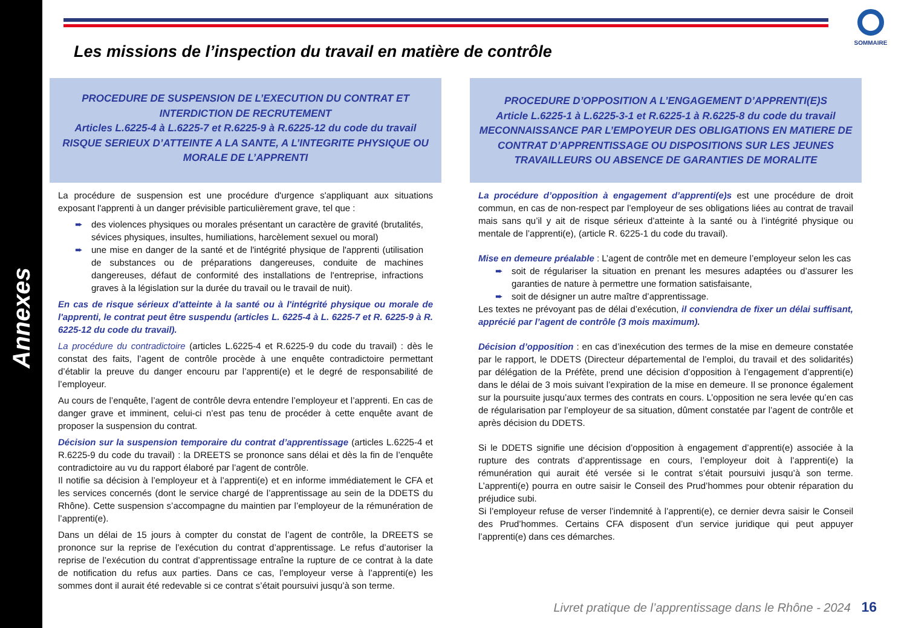Annexes
SOMMAIRE
Les missions de l’inspection du travail en matière de contrôle
PROCEDURE DE SUSPENSION DE L’EXECUTION DU CONTRAT ET
INTERDICTION DE RECRUTEMENT
Articles L.6225-4 à L.6225-7 et R.6225-9 à R.6225-12 du code du travail
RISQUE SERIEUX D’ATTEINTE A LA SANTE, A L’INTEGRITE PHYSIQUE OU MORALE DE L’APPRENTI
La procédure de suspension est une procédure d'urgence s'appliquant aux situations exposant l'apprenti à un danger prévisible particulièrement grave, tel que :
➨ des violences physiques ou morales présentant un caractère de gravité (brutalités, sévices physiques, insultes, humiliations, harcèlement sexuel ou moral)
➨ une mise en danger de la santé et de l'intégrité physique de l'apprenti (utilisation de substances ou de préparations dangereuses, conduite de machines dangereuses, défaut de conformité des installations de l'entreprise, infractions graves à la législation sur la durée du travail ou le travail de nuit).
En cas de risque sérieux d'atteinte à la santé ou à l'intégrité physique ou morale de l'apprenti, le contrat peut être suspendu (articles L. 6225-4 à L. 6225-7 et R. 6225-9 à R. 6225-12 du code du travail).
La procédure du contradictoire (articles L.6225-4 et R.6225-9 du code du travail) : dès le constat des faits, l’agent de contrôle procède à une enquête contradictoire permettant d’établir la preuve du danger encouru par l’apprenti(e) et le degré de responsabilité de l’employeur.
Au cours de l’enquête, l’agent de contrôle devra entendre l’employeur et l’apprenti. En cas de danger grave et imminent, celui-ci n’est pas tenu de procéder à cette enquête avant de proposer la suspension du contrat.
Décision sur la suspension temporaire du contrat d’apprentissage (articles L.6225-4 et R.6225-9 du code du travail) : la DREETS se prononce sans délai et dès la fin de l’enquête contradictoire au vu du rapport élaboré par l’agent de contrôle.
Il notifie sa décision à l’employeur et à l’apprenti(e) et en informe immédiatement le CFA et les services concernés (dont le service chargé de l’apprentissage au sein de la DDETS du Rhône). Cette suspension s’accompagne du maintien par l’employeur de la rémunération de l’apprenti(e).
Dans un délai de 15 jours à compter du constat de l’agent de contrôle, la DREETS se prononce sur la reprise de l’exécution du contrat d’apprentissage. Le refus d’autoriser la reprise de l’exécution du contrat d’apprentissage entraîne la rupture de ce contrat à la date de notification du refus aux parties. Dans ce cas, l’employeur verse à l’apprenti(e) les sommes dont il aurait été redevable si ce contrat s’était poursuivi jusqu’à son terme.
PROCEDURE D’OPPOSITION A L’ENGAGEMENT D’APPRENTI(E)S
Article L.6225-1 à L.6225-3-1 et R.6225-1 à R.6225-8 du code du travail
MECONNAISSANCE PAR L’EMPOYEUR DES OBLIGATIONS EN MATIERE DE CONTRAT D’APPRENTISSAGE OU DISPOSITIONS SUR LES JEUNES TRAVAILLEURS OU ABSENCE DE GARANTIES DE MORALITE
La procédure d’opposition à engagement d’apprenti(e)s est une procédure de droit commun, en cas de non-respect par l’employeur de ses obligations liées au contrat de travail mais sans qu’il y ait de risque sérieux d’atteinte à la santé ou à l’intégrité physique ou mentale de l’apprenti(e), (article R. 6225-1 du code du travail).
Mise en demeure préalable : L’agent de contrôle met en demeure l’employeur selon les cas
➨ soit de régulariser la situation en prenant les mesures adaptées ou d’assurer les garanties de nature à permettre une formation satisfaisante,
➨ soit de désigner un autre maître d’apprentissage.
Les textes ne prévoyant pas de délai d’exécution, il conviendra de fixer un délai suffisant, apprécié par l’agent de contrôle (3 mois maximum).
Décision d’opposition : en cas d’inexécution des termes de la mise en demeure constatée par le rapport, le DDETS (Directeur départemental de l’emploi, du travail et des solidarités) par délégation de la Préfète, prend une décision d’opposition à l’engagement d’apprenti(e) dans le délai de 3 mois suivant l’expiration de la mise en demeure. Il se prononce également sur la poursuite jusqu’aux termes des contrats en cours. L’opposition ne sera levée qu’en cas de régularisation par l’employeur de sa situation, dûment constatée par l’agent de contrôle et après décision du DDETS.
Si le DDETS signifie une décision d’opposition à engagement d’apprenti(e) associée à la rupture des contrats d’apprentissage en cours, l’employeur doit à l’apprenti(e) la rémunération qui aurait été versée si le contrat s’était poursuivi jusqu’à son terme. L’apprenti(e) pourra en outre saisir le Conseil des Prud’hommes pour obtenir réparation du préjudice subi.
Si l’employeur refuse de verser l’indemnité à l’apprenti(e), ce dernier devra saisir le Conseil des Prud’hommes. Certains CFA disposent d’un service juridique qui peut appuyer l’apprenti(e) dans ces démarches.
Livret pratique de l’apprentissage dans le Rhône - 2024 16